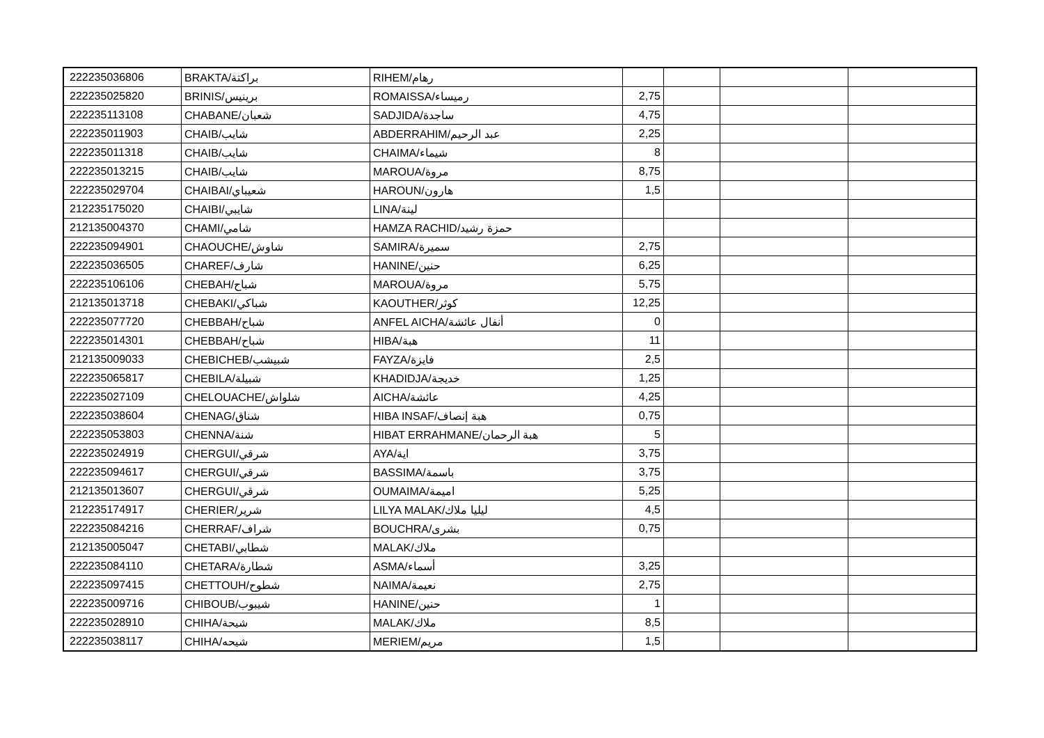| 222235036806 | BRAKTA/براكتة | RIHEM/رهام | | | | |
| 222235025820 | BRINIS/برينيس | ROMAISSA/رميساء | 2,75 | | | |
| 222235113108 | CHABANE/شعبان | SADJIDA/ساجدة | 4,75 | | | |
| 222235011903 | CHAIB/شايب | ABDERRAHIM/عبد الرحيم | 2,25 | | | |
| 222235011318 | CHAIB/شايب | CHAIMA/شيماء | 8 | | | |
| 222235013215 | CHAIB/شايب | MAROUA/مروة | 8,75 | | | |
| 222235029704 | CHAIBAI/شعيباي | HAROUN/هارون | 1,5 | | | |
| 212235175020 | CHAIBI/شايبي | LINA/لينة | | | | |
| 212135004370 | CHAMI/شامي | HAMZA RACHID/حمزة رشيد | | | | |
| 222235094901 | CHAOUCHE/شاوش | SAMIRA/سميرة | 2,75 | | | |
| 222235036505 | CHAREF/شارف | HANINE/حنين | 6,25 | | | |
| 222235106106 | CHEBAH/شباح | MAROUA/مروة | 5,75 | | | |
| 212135013718 | CHEBAKI/شباكي | KAOUTHER/كوثر | 12,25 | | | |
| 222235077720 | CHEBBAH/شباح | ANFEL AICHA/أنفال عائشة | 0 | | | |
| 222235014301 | CHEBBAH/شباح | HIBA/هبة | 11 | | | |
| 212135009033 | CHEBICHEB/شبيشب | FAYZA/فايزة | 2,5 | | | |
| 222235065817 | CHEBILA/شبيلة | KHADIDJA/خديجة | 1,25 | | | |
| 222235027109 | CHELOUACHE/شلواش | AICHA/عائشة | 4,25 | | | |
| 222235038604 | CHENAG/شناق | HIBA INSAF/هبة إنصاف | 0,75 | | | |
| 222235053803 | CHENNA/شنة | HIBAT ERRAHMANE/هبة الرحمان | 5 | | | |
| 222235024919 | CHERGUI/شرقي | AYA/اية | 3,75 | | | |
| 222235094617 | CHERGUI/شرقي | BASSIMA/باسمة | 3,75 | | | |
| 212135013607 | CHERGUI/شرقي | OUMAIMA/اميمة | 5,25 | | | |
| 212235174917 | CHERIER/شرير | LILYA MALAK/ليليا ملاك | 4,5 | | | |
| 222235084216 | CHERRAF/شراف | BOUCHRA/بشرى | 0,75 | | | |
| 212135005047 | CHETABI/شطابي | MALAK/ملاك | | | | |
| 222235084110 | CHETARA/شطارة | ASMA/أسماء | 3,25 | | | |
| 222235097415 | CHETTOUH/شطوح | NAIMA/نعيمة | 2,75 | | | |
| 222235009716 | CHIBOUB/شيبوب | HANINE/حنين | 1 | | | |
| 222235028910 | CHIHA/شيحة | MALAK/ملاك | 8,5 | | | |
| 222235038117 | CHIHA/شيحه | MERIEM/مريم | 1,5 | | | |